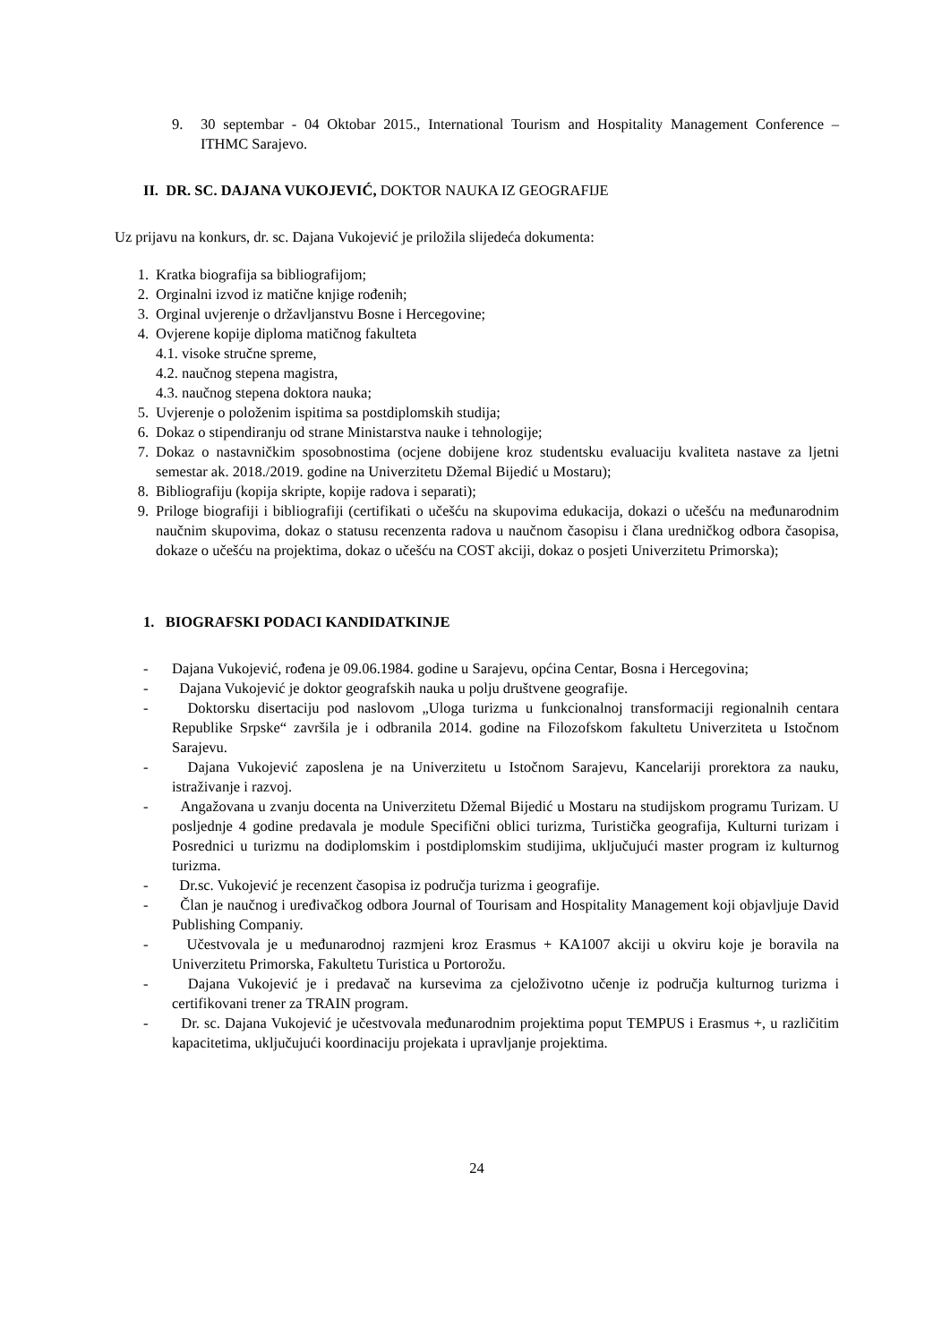9. 30 septembar - 04 Oktobar 2015., International Tourism and Hospitality Management Conference – ITHMC Sarajevo.
II. DR. SC. DAJANA VUKOJEVIĆ, DOKTOR NAUKA IZ GEOGRAFIJE
Uz prijavu na konkurs, dr. sc. Dajana Vukojević je priložila slijedeća dokumenta:
1. Kratka biografija sa bibliografijom;
2. Orginalni izvod iz matične knjige rođenih;
3. Orginal uvjerenje o državljanstvu Bosne i Hercegovine;
4. Ovjerene kopije diploma matičnog fakulteta
4.1. visoke stručne spreme,
4.2. naučnog stepena magistra,
4.3. naučnog stepena doktora nauka;
5. Uvjerenje o položenim ispitima sa postdiplomskih studija;
6. Dokaz o stipendiranju od strane Ministarstva nauke i tehnologije;
7. Dokaz o nastavničkim sposobnostima (ocjene dobijene kroz studentsku evaluaciju kvaliteta nastave za ljetni semestar ak. 2018./2019. godine na Univerzitetu Džemal Bijedić u Mostaru);
8. Bibliografiju (kopija skripte, kopije radova i separati);
9. Priloge biografiji i bibliografiji (certifikati o učešću na skupovima edukacija, dokazi o učešću na međunarodnim naučnim skupovima, dokaz o statusu recenzenta radova u naučnom časopisu i člana uredničkog odbora časopisa, dokaze o učešću na projektima, dokaz o učešću na COST akciji, dokaz o posjeti Univerzitetu Primorska);
1. BIOGRAFSKI PODACI KANDIDATKINJE
- Dajana Vukojević, rođena je 09.06.1984. godine u Sarajevu, općina Centar, Bosna i Hercegovina;
- Dajana Vukojević je doktor geografskih nauka u polju društvene geografije.
- Doktorsku disertaciju pod naslovom „Uloga turizma u funkcionalnoj transformaciji regionalnih centara Republike Srpske“ završila je i odbranila 2014. godine na Filozofskom fakultetu Univerziteta u Istočnom Sarajevu.
- Dajana Vukojević zaposlena je na Univerzitetu u Istočnom Sarajevu, Kancelariji prorektora za nauku, istraživanje i razvoj.
- Angažovana u zvanju docenta na Univerzitetu Džemal Bijedić u Mostaru na studijskom programu Turizam. U posljednje 4 godine predavala je module Specifični oblici turizma, Turistička geografija, Kulturni turizam i Posrednici u turizmu na dodiplomskim i postdiplomskim studijima, uključujući master program iz kulturnog turizma.
- Dr.sc. Vukojević je recenzent časopisa iz područja turizma i geografije.
- Član je naučnog i uređivačkog odbora Journal of Tourisam and Hospitality Management koji objavljuje David Publishing Companiy.
- Učestvovala je u međunarodnoj razmjeni kroz Erasmus + KA1007 akciji u okviru koje je boravila na Univerzitetu Primorska, Fakultetu Turistica u Portorožu.
- Dajana Vukojević je i predavač na kursevima za cjeloživotno učenje iz područja kulturnog turizma i certifikovani trener za TRAIN program.
- Dr. sc. Dajana Vukojević je učestvovala međunarodnim projektima poput TEMPUS i Erasmus +, u različitim kapacitetima, uključujući koordinaciju projekata i upravljanje projektima.
24